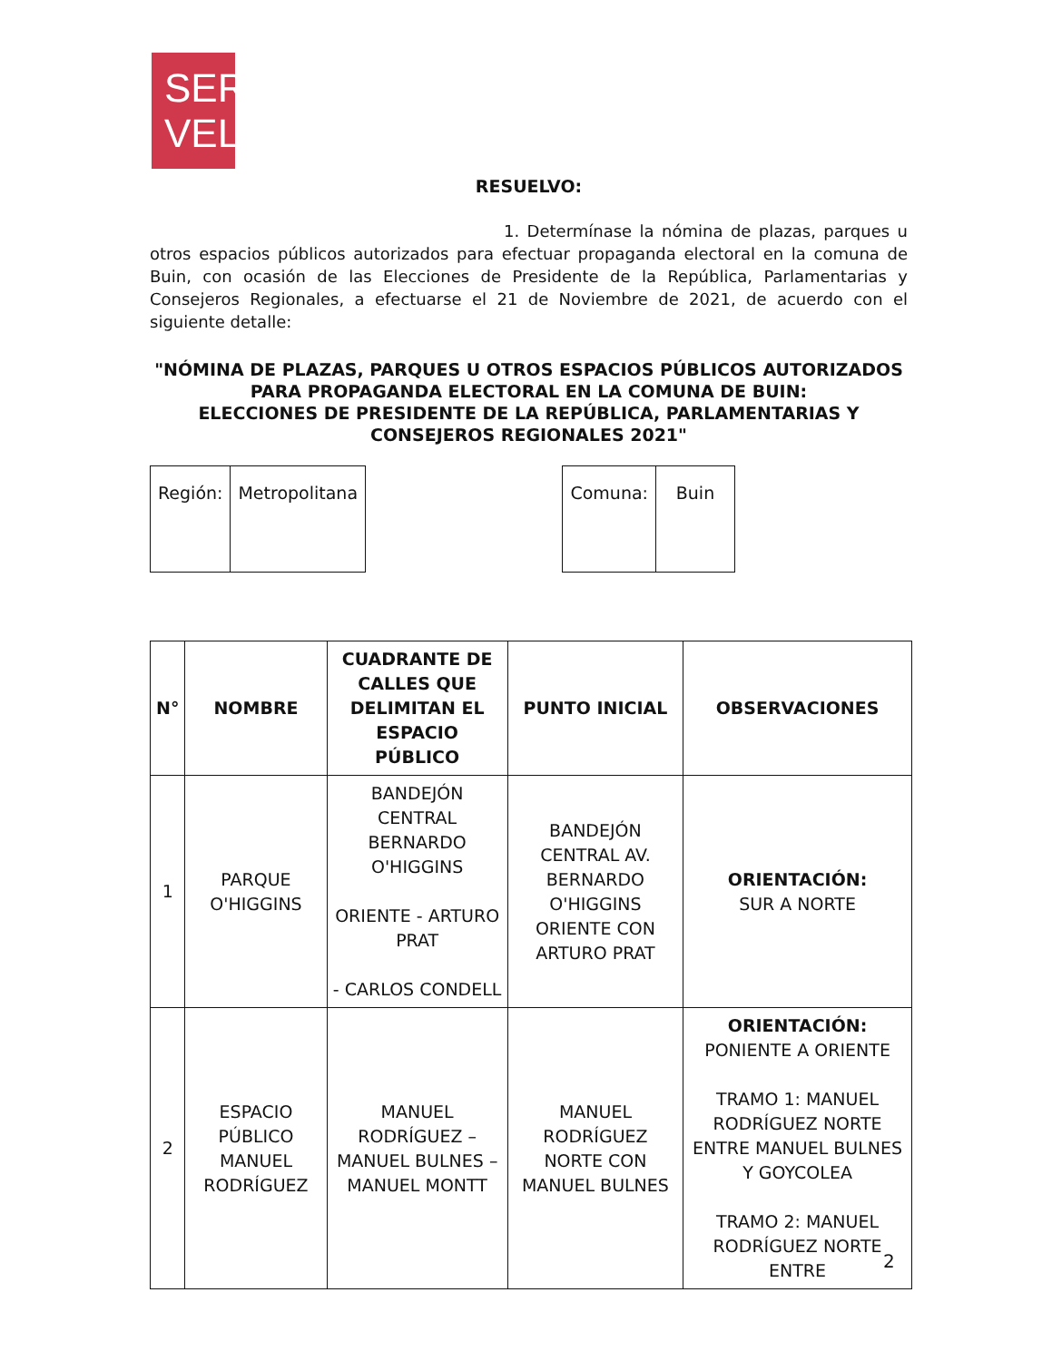SER
VEL
RESUELVO:
1. Determínase la nómina de plazas, parques u otros espacios públicos autorizados para efectuar propaganda electoral en la comuna de Buin, con ocasión de las Elecciones de Presidente de la República, Parlamentarias y Consejeros Regionales, a efectuarse el 21 de Noviembre de 2021, de acuerdo con el siguiente detalle:
"NÓMINA DE PLAZAS, PARQUES U OTROS ESPACIOS PÚBLICOS AUTORIZADOS PARA PROPAGANDA ELECTORAL EN LA COMUNA DE BUIN:
ELECCIONES DE PRESIDENTE DE LA REPÚBLICA, PARLAMENTARIAS Y CONSEJEROS REGIONALES 2021"
| Región: | Metropolitana |
| Comuna: | Buin |
| N° | NOMBRE | CUADRANTE DE CALLES QUE DELIMITAN EL ESPACIO PÚBLICO | PUNTO INICIAL | OBSERVACIONES |
| --- | --- | --- | --- | --- |
| 1 | PARQUE O'HIGGINS | BANDEJÓN CENTRAL BERNARDO O'HIGGINS ORIENTE - ARTURO PRAT - CARLOS CONDELL | BANDEJÓN CENTRAL AV. BERNARDO O'HIGGINS ORIENTE CON ARTURO PRAT | ORIENTACIÓN: SUR A NORTE |
| 2 | ESPACIO PÚBLICO MANUEL RODRÍGUEZ | MANUEL RODRÍGUEZ – MANUEL BULNES – MANUEL MONTT | MANUEL RODRÍGUEZ NORTE CON MANUEL BULNES | ORIENTACIÓN: PONIENTE A ORIENTE TRAMO 1: MANUEL RODRÍGUEZ NORTE ENTRE MANUEL BULNES Y GOYCOLEA TRAMO 2: MANUEL RODRÍGUEZ NORTE ENTRE |
2